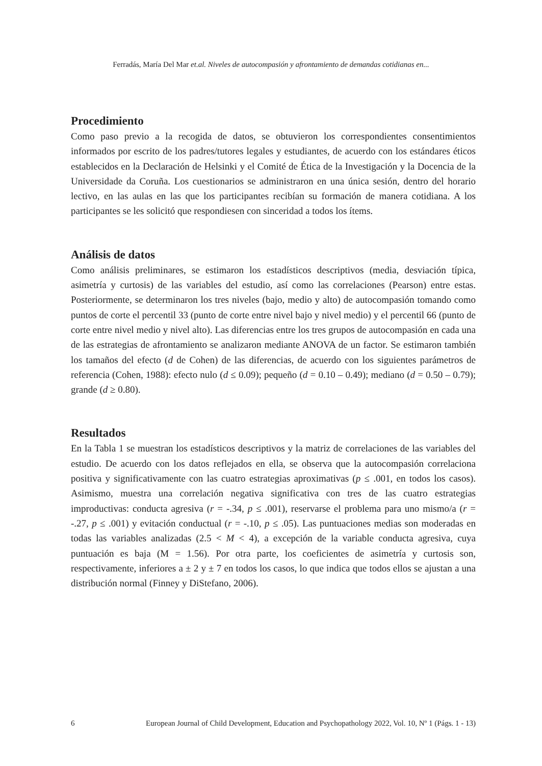Ferradás, María Del Mar et.al. Niveles de autocompasión y afrontamiento de demandas cotidianas en...
Procedimiento
Como paso previo a la recogida de datos, se obtuvieron los correspondientes consentimientos informados por escrito de los padres/tutores legales y estudiantes, de acuerdo con los estándares éticos establecidos en la Declaración de Helsinki y el Comité de Ética de la Investigación y la Docencia de la Universidade da Coruña. Los cuestionarios se administraron en una única sesión, dentro del horario lectivo, en las aulas en las que los participantes recibían su formación de manera cotidiana. A los participantes se les solicitó que respondiesen con sinceridad a todos los ítems.
Análisis de datos
Como análisis preliminares, se estimaron los estadísticos descriptivos (media, desviación típica, asimetría y curtosis) de las variables del estudio, así como las correlaciones (Pearson) entre estas. Posteriormente, se determinaron los tres niveles (bajo, medio y alto) de autocompasión tomando como puntos de corte el percentil 33 (punto de corte entre nivel bajo y nivel medio) y el percentil 66 (punto de corte entre nivel medio y nivel alto). Las diferencias entre los tres grupos de autocompasión en cada una de las estrategias de afrontamiento se analizaron mediante ANOVA de un factor. Se estimaron también los tamaños del efecto (d de Cohen) de las diferencias, de acuerdo con los siguientes parámetros de referencia (Cohen, 1988): efecto nulo (d ≤ 0.09); pequeño (d = 0.10 – 0.49); mediano (d = 0.50 – 0.79); grande (d ≥ 0.80).
Resultados
En la Tabla 1 se muestran los estadísticos descriptivos y la matriz de correlaciones de las variables del estudio. De acuerdo con los datos reflejados en ella, se observa que la autocompasión correlaciona positiva y significativamente con las cuatro estrategias aproximativas (p ≤ .001, en todos los casos). Asimismo, muestra una correlación negativa significativa con tres de las cuatro estrategias improductivas: conducta agresiva (r = -.34, p ≤ .001), reservarse el problema para uno mismo/a (r = -.27, p ≤ .001) y evitación conductual (r = -.10, p ≤ .05). Las puntuaciones medias son moderadas en todas las variables analizadas (2.5 < M < 4), a excepción de la variable conducta agresiva, cuya puntuación es baja (M = 1.56). Por otra parte, los coeficientes de asimetría y curtosis son, respectivamente, inferiores a ± 2 y ± 7 en todos los casos, lo que indica que todos ellos se ajustan a una distribución normal (Finney y DiStefano, 2006).
6 European Journal of Child Development, Education and Psychopathology 2022, Vol. 10, Nº 1 (Págs. 1 - 13)